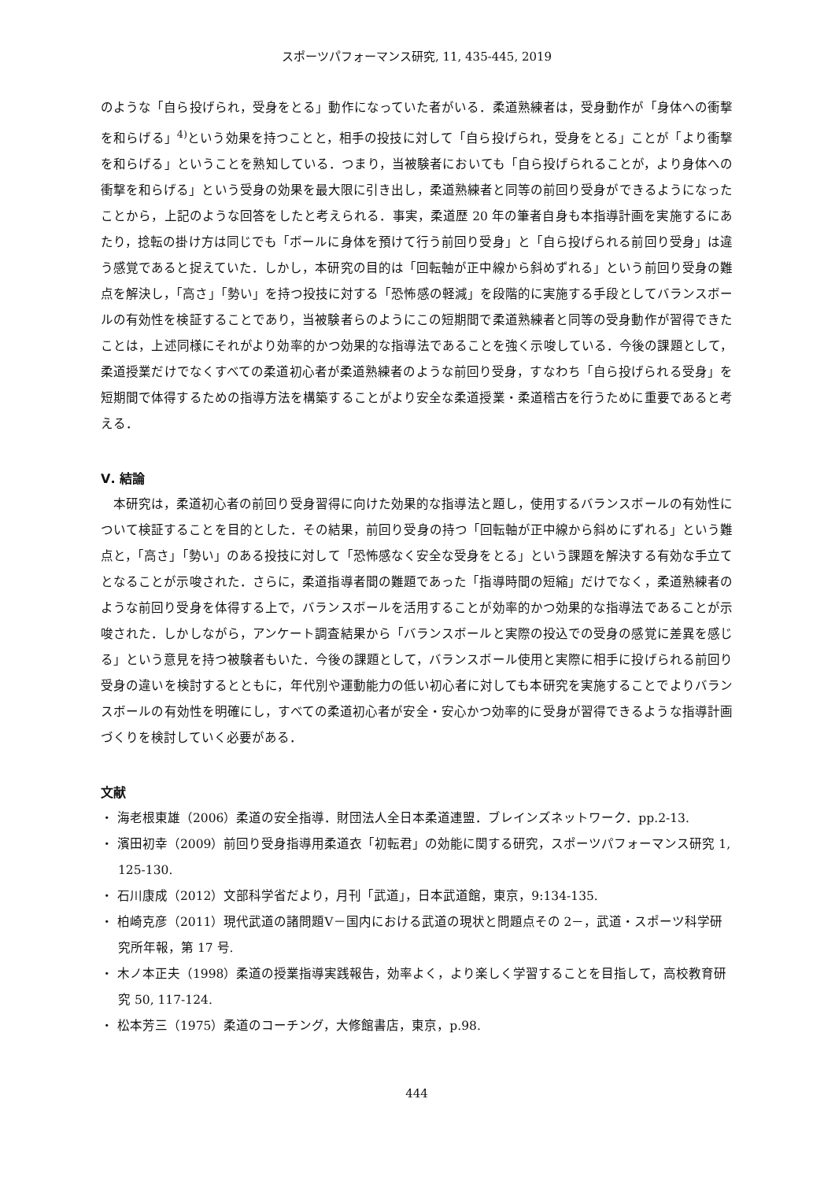スポーツパフォーマンス研究, 11, 435-445, 2019
のような「自ら投げられ，受身をとる」動作になっていた者がいる．柔道熟練者は，受身動作が「身体への衝撃を和らげる」<sup>4)</sup>という効果を持つことと，相手の投技に対して「自ら投げられ，受身をとる」ことが「より衝撃を和らげる」ということを熟知している．つまり，当被験者においても「自ら投げられることが，より身体への衝撃を和らげる」という受身の効果を最大限に引き出し，柔道熟練者と同等の前回り受身ができるようになったことから，上記のような回答をしたと考えられる．事実，柔道歴 20 年の筆者自身も本指導計画を実施するにあたり，捻転の掛け方は同じでも「ボールに身体を預けて行う前回り受身」と「自ら投げられる前回り受身」は違う感覚であると捉えていた．しかし，本研究の目的は「回転軸が正中線から斜めずれる」という前回り受身の難点を解決し，「高さ」「勢い」を持つ投技に対する「恐怖感の軽減」を段階的に実施する手段としてバランスボールの有効性を検証することであり，当被験者らのようにこの短期間で柔道熟練者と同等の受身動作が習得できたことは，上述同様にそれがより効率的かつ効果的な指導法であることを強く示唆している．今後の課題として，柔道授業だけでなくすべての柔道初心者が柔道熟練者のような前回り受身，すなわち「自ら投げられる受身」を短期間で体得するための指導方法を構築することがより安全な柔道授業・柔道稽古を行うために重要であると考える．
Ⅴ. 結論
本研究は，柔道初心者の前回り受身習得に向けた効果的な指導法と題し，使用するバランスボールの有効性について検証することを目的とした．その結果，前回り受身の持つ「回転軸が正中線から斜めにずれる」という難点と，「高さ」「勢い」のある投技に対して「恐怖感なく安全な受身をとる」という課題を解決する有効な手立てとなることが示唆された．さらに，柔道指導者間の難題であった「指導時間の短縮」だけでなく，柔道熟練者のような前回り受身を体得する上で，バランスボールを活用することが効率的かつ効果的な指導法であることが示唆された．しかしながら，アンケート調査結果から「バランスボールと実際の投込での受身の感覚に差異を感じる」という意見を持つ被験者もいた．今後の課題として，バランスボール使用と実際に相手に投げられる前回り受身の違いを検討するとともに，年代別や運動能力の低い初心者に対しても本研究を実施することでよりバランスボールの有効性を明確にし，すべての柔道初心者が安全・安心かつ効率的に受身が習得できるような指導計画づくりを検討していく必要がある．
文献
・ 海老根東雄（2006）柔道の安全指導．財団法人全日本柔道連盟．ブレインズネットワーク．pp.2-13.
・ 濱田初幸（2009）前回り受身指導用柔道衣「初転君」の効能に関する研究，スポーツパフォーマンス研究 1, 125-130.
・ 石川康成（2012）文部科学省だより，月刊「武道」，日本武道館，東京，9:134-135.
・ 柏崎克彦（2011）現代武道の諸問題Ⅴ－国内における武道の現状と問題点その 2－，武道・スポーツ科学研究所年報，第 17 号.
・ 木ノ本正夫（1998）柔道の授業指導実践報告，効率よく，より楽しく学習することを目指して，高校教育研究 50, 117-124.
・ 松本芳三（1975）柔道のコーチング，大修館書店，東京，p.98.
444